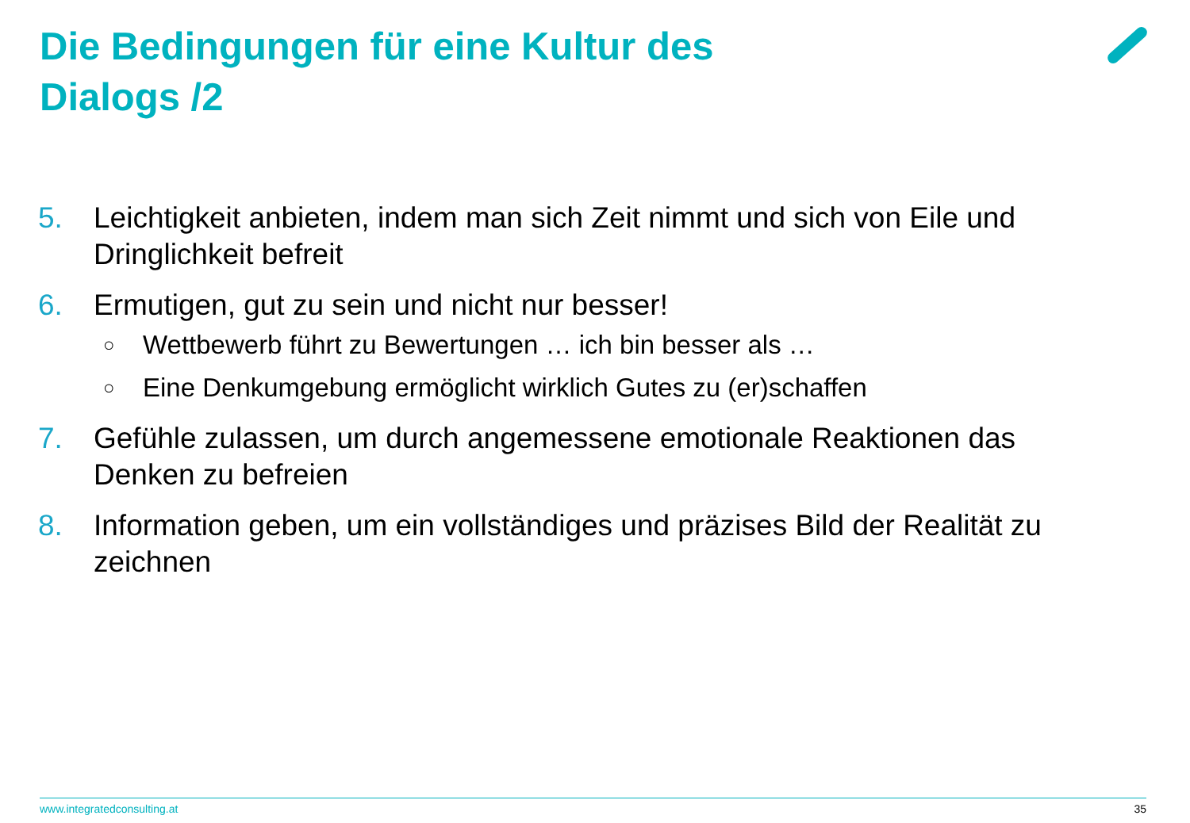Die Bedingungen für eine Kultur des
Dialogs /2
5. Leichtigkeit anbieten, indem man sich Zeit nimmt und sich von Eile und Dringlichkeit befreit
6. Ermutigen, gut zu sein und nicht nur besser!
○ Wettbewerb führt zu Bewertungen … ich bin besser als …
○ Eine Denkumgebung ermöglicht wirklich Gutes zu (er)schaffen
7. Gefühle zulassen, um durch angemessene emotionale Reaktionen das Denken zu befreien
8. Information geben, um ein vollständiges und präzises Bild der Realität zu zeichnen
www.integratedconsulting.at 35